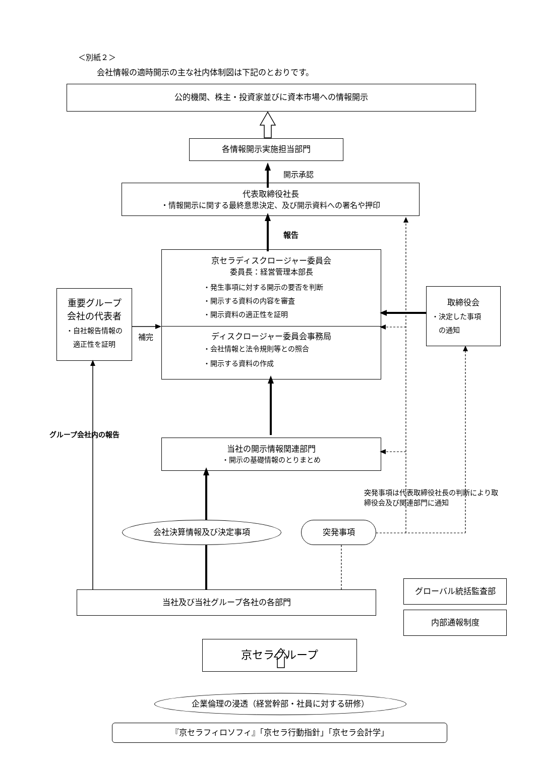＜別紙２＞
会社情報の適時開示の主な社内体制図は下記のとおりです。
公的機関、株主・投資家並びに資本市場への情報開示
各情報開示実施担当部門
開示承認
代表取締役社長
・情報開示に関する最終意思決定、及び開示資料への署名や押印
報告
京セラディスクロージャー委員会
委員長：経営管理本部長
・発生事項に対する開示の要否を判断
・開示する資料の内容を審査
・開示資料の適正性を証明
ディスクロージャー委員会事務局
・会社情報と法令規則等との照合
・開示する資料の作成
重要グループ
会社の代表者
・自社報告情報の
適正性を証明
補完
取締役会
・決定した事項
　の通知
グループ会社内の報告
当社の開示情報関連部門
・開示の基礎情報のとりまとめ
突発事項は代表取締役社長の判断により取締役会及び関連部門に通知
会社決算情報及び決定事項 突発事項
当社及び当社グループ各社の各部門
グローバル統括監査部
内部通報制度
京セラグループ
企業倫理の浸透（経営幹部・社員に対する研修）
『京セラフィロソフィ』「京セラ行動指針」「京セラ会計学」